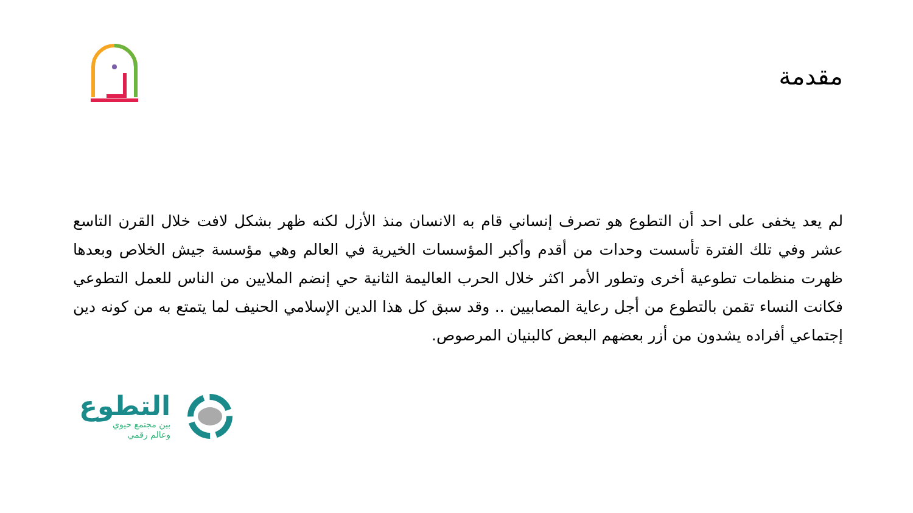مقدمة
لم يعد يخفى على احد أن التطوع هو تصرف إنساني قام به الانسان منذ الأزل لكنه ظهر بشكل لافت خلال القرن التاسع عشر وفي تلك الفترة تأسست وحدات من أقدم وأكبر المؤسسات الخيرية في العالم وهي مؤسسة جيش الخلاص وبعدها ظهرت منظمات تطوعية أخرى وتطور الأمر اكثر خلال الحرب العاليمة الثانية حي إنضم الملايين من الناس للعمل التطوعي فكانت النساء تقمن بالتطوع من أجل رعاية المصابيين .. وقد سبق كل هذا الدين الإسلامي الحنيف لما يتمتع به من كونه دين إجتماعي أفراده يشدون من أزر بعضهم البعض كالبنيان المرصوص.
التطوع
بين مجتمع حيوي
وعالم رقمي